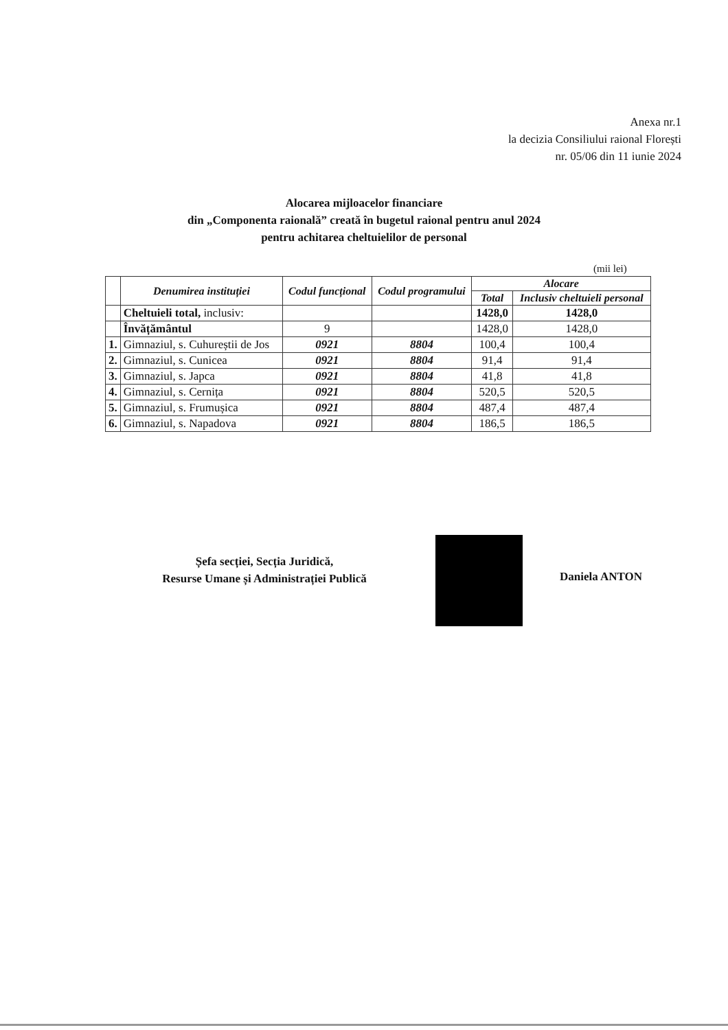Anexa nr.1
la decizia Consiliului raional Florești
nr. 05/06 din 11 iunie 2024
Alocarea mijloacelor financiare
din „Componenta raională” creată în bugetul raional pentru anul 2024
pentru achitarea cheltuielilor de personal
(mii lei)
| | Denumirea instituției | Codul funcțional | Codul programului | Alocare | |
| --- | --- | --- | --- | --- | --- |
| | | | | Total | Inclusiv cheltuieli personal |
| | Cheltuieli total, inclusiv: | | | 1428,0 | 1428,0 |
| | Învățământul | 9 | | 1428,0 | 1428,0 |
| 1. | Gimnaziul, s. Cuhureștii de Jos | 0921 | 8804 | 100,4 | 100,4 |
| 2. | Gimnaziul, s. Cunicea | 0921 | 8804 | 91,4 | 91,4 |
| 3. | Gimnaziul, s. Japca | 0921 | 8804 | 41,8 | 41,8 |
| 4. | Gimnaziul, s. Cernița | 0921 | 8804 | 520,5 | 520,5 |
| 5. | Gimnaziul, s. Frumușica | 0921 | 8804 | 487,4 | 487,4 |
| 6. | Gimnaziul, s. Napadova | 0921 | 8804 | 186,5 | 186,5 |
Șefa secției, Secția Juridică,
Resurse Umane și Administrației Publică
Daniela ANTON